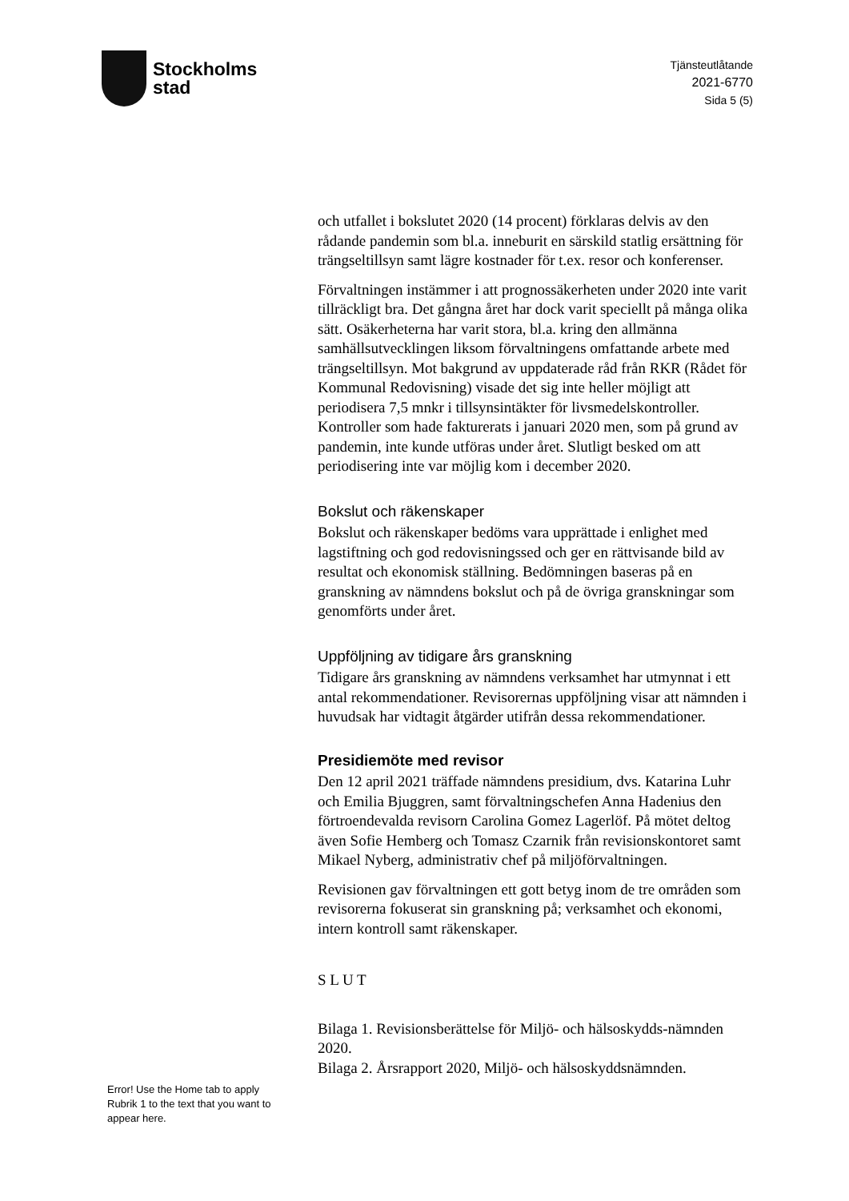Stockholms
stad
Tjänsteutlåtande
2021-6770
Sida 5 (5)
och utfallet i bokslutet 2020 (14 procent) förklaras delvis av den rådande pandemin som bl.a. inneburit en särskild statlig ersättning för trängseltillsyn samt lägre kostnader för t.ex. resor och konferenser.
Förvaltningen instämmer i att prognossäkerheten under 2020 inte varit tillräckligt bra. Det gångna året har dock varit speciellt på många olika sätt. Osäkerheterna har varit stora, bl.a. kring den allmänna samhällsutvecklingen liksom förvaltningens omfattande arbete med trängseltillsyn. Mot bakgrund av uppdaterade råd från RKR (Rådet för Kommunal Redovisning) visade det sig inte heller möjligt att periodisera 7,5 mnkr i tillsynsintäkter för livsmedelskontroller. Kontroller som hade fakturerats i januari 2020 men, som på grund av pandemin, inte kunde utföras under året. Slutligt besked om att periodisering inte var möjlig kom i december 2020.
Bokslut och räkenskaper
Bokslut och räkenskaper bedöms vara upprättade i enlighet med lagstiftning och god redovisningssed och ger en rättvisande bild av resultat och ekonomisk ställning. Bedömningen baseras på en granskning av nämndens bokslut och på de övriga granskningar som genomförts under året.
Uppföljning av tidigare års granskning
Tidigare års granskning av nämndens verksamhet har utmynnat i ett antal rekommendationer. Revisorernas uppföljning visar att nämnden i huvudsak har vidtagit åtgärder utifrån dessa rekommendationer.
Presidiemöte med revisor
Den 12 april 2021 träffade nämndens presidium, dvs. Katarina Luhr och Emilia Bjuggren, samt förvaltningschefen Anna Hadenius den förtroendevalda revisorn Carolina Gomez Lagerlöf. På mötet deltog även Sofie Hemberg och Tomasz Czarnik från revisionskontoret samt Mikael Nyberg, administrativ chef på miljöförvaltningen.
Revisionen gav förvaltningen ett gott betyg inom de tre områden som revisorerna fokuserat sin granskning på; verksamhet och ekonomi, intern kontroll samt räkenskaper.
S L U T
Bilaga 1. Revisionsberättelse för Miljö- och hälsoskydds-nämnden 2020.
Bilaga 2. Årsrapport 2020, Miljö- och hälsoskyddsnämnden.
Error! Use the Home tab to apply Rubrik 1 to the text that you want to appear here.